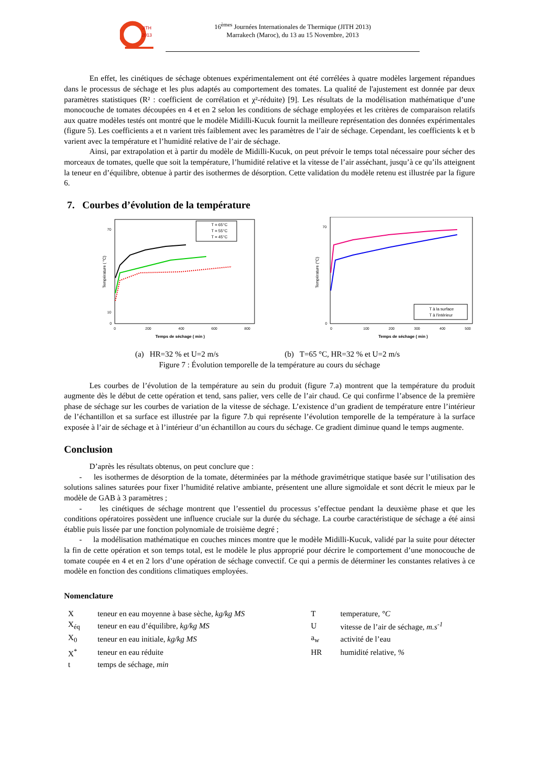JITH
2013
16<sup>èmes</sup> Journées Internationales de Thermique (JITH 2013)
Marrakech (Maroc), du 13 au 15 Novembre, 2013
En effet, les cinétiques de séchage obtenues expérimentalement ont été corrélées à quatre modèles largement répandues dans le processus de séchage et les plus adaptés au comportement des tomates. La qualité de l'ajustement est donnée par deux paramètres statistiques (R² : coefficient de corrélation et χ²-réduite) [9]. Les résultats de la modélisation mathématique d’une monocouche de tomates découpées en 4 et en 2 selon les conditions de séchage employées et les critères de comparaison relatifs aux quatre modèles testés ont montré que le modèle Midilli-Kucuk fournit la meilleure représentation des données expérimentales (figure 5). Les coefficients a et n varient très faiblement avec les paramètres de l’air de séchage. Cependant, les coefficients k et b varient avec la température et l’humidité relative de l’air de séchage.
Ainsi, par extrapolation et à partir du modèle de Midilli-Kucuk, on peut prévoir le temps total nécessaire pour sécher des morceaux de tomates, quelle que soit la température, l’humidité relative et la vitesse de l’air asséchant, jusqu’à ce qu’ils atteignent la teneur en d’équilibre, obtenue à partir des isothermes de désorption. Cette validation du modèle retenu est illustrée par la figure 6.
7. Courbes d’évolution de la température
Température ( °C)
70
10
0
0
200
400
600
800
Temps de séchage ( min )
T = 65°C
T = 55°C
T = 45°C
Température (°C)
70
0
0
100
200
300
400
500
Temps de séchage ( min )
T à la surface
T à l'intérieur
(a) HR=32 % et U=2 m/s (b) T=65 °C, HR=32 % et U=2 m/s
Figure 7 : Évolution temporelle de la température au cours du séchage
Les courbes de l’évolution de la température au sein du produit (figure 7.a) montrent que la température du produit augmente dès le début de cette opération et tend, sans palier, vers celle de l’air chaud. Ce qui confirme l’absence de la première phase de séchage sur les courbes de variation de la vitesse de séchage. L’existence d’un gradient de température entre l’intérieur de l’échantillon et sa surface est illustrée par la figure 7.b qui représente l’évolution temporelle de la température à la surface exposée à l’air de séchage et à l’intérieur d’un échantillon au cours du séchage. Ce gradient diminue quand le temps augmente.
Conclusion
D’après les résultats obtenus, on peut conclure que :
- les isothermes de désorption de la tomate, déterminées par la méthode gravimétrique statique basée sur l’utilisation des solutions salines saturées pour fixer l’humidité relative ambiante, présentent une allure sigmoïdale et sont décrit le mieux par le modèle de GAB à 3 paramètres ;
- les cinétiques de séchage montrent que l’essentiel du processus s’effectue pendant la deuxième phase et que les conditions opératoires possèdent une influence cruciale sur la durée du séchage. La courbe caractéristique de séchage a été ainsi établie puis lissée par une fonction polynomiale de troisième degré ;
- la modélisation mathématique en couches minces montre que le modèle Midilli-Kucuk, validé par la suite pour détecter la fin de cette opération et son temps total, est le modèle le plus approprié pour décrire le comportement d’une monocouche de tomate coupée en 4 et en 2 lors d’une opération de séchage convectif. Ce qui a permis de déterminer les constantes relatives à ce modèle en fonction des conditions climatiques employées.
Nomenclature
| X | teneur en eau moyenne à base sèche, kg/kg MS | T | temperature, °C |
| X<sub>éq</sub> | teneur en eau d’équilibre, kg/kg MS | U | vitesse de l’air de séchage, m.s<sup>-1</sup> |
| X<sub>0</sub> | teneur en eau initiale, kg/kg MS | a<sub>w</sub> | activité de l’eau |
| X<sup>*</sup> | teneur en eau réduite | HR | humidité relative, % |
| t | temps de séchage, min | | |